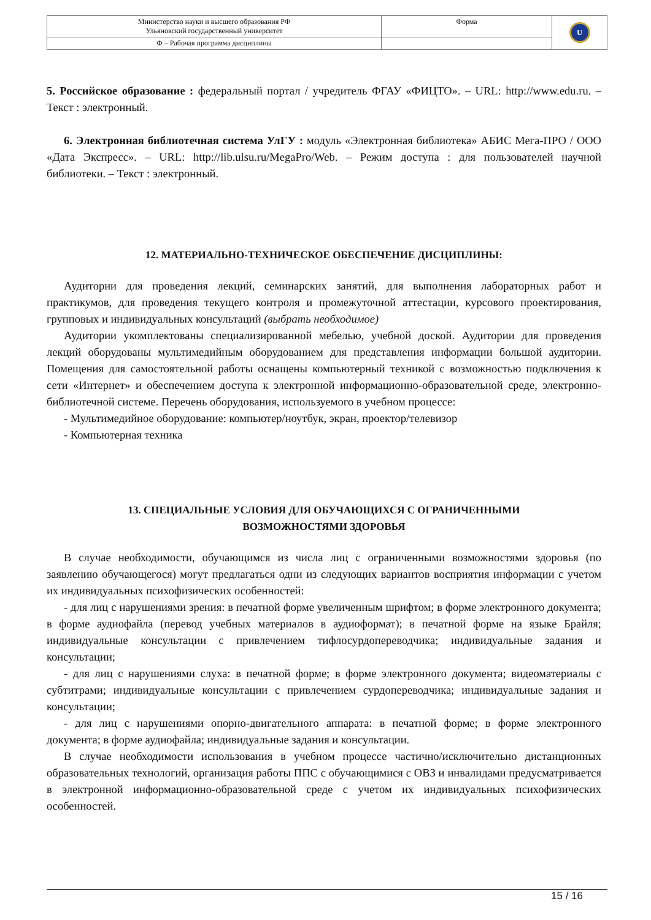| Министерство науки и высшего образования РФ Ульяновский государственный университет | Форма | U |
| Ф – Рабочая программа дисциплины | | |
5. Российское образование : федеральный портал / учредитель ФГАУ «ФИЦТО». – URL: http://www.edu.ru. – Текст : электронный.
6. Электронная библиотечная система УлГУ : модуль «Электронная библиотека» АБИС Мега-ПРО / ООО «Дата Экспресс». – URL: http://lib.ulsu.ru/MegaPro/Web. – Режим доступа : для пользователей научной библиотеки. – Текст : электронный.
12. МАТЕРИАЛЬНО-ТЕХНИЧЕСКОЕ ОБЕСПЕЧЕНИЕ ДИСЦИПЛИНЫ:
Аудитории для проведения лекций, семинарских занятий, для выполнения лабораторных работ и практикумов, для проведения текущего контроля и промежуточной аттестации, курсового проектирования, групповых и индивидуальных консультаций (выбрать необходимое)
Аудитории укомплектованы специализированной мебелью, учебной доской. Аудитории для проведения лекций оборудованы мультимедийным оборудованием для представления информации большой аудитории. Помещения для самостоятельной работы оснащены компьютерный техникой с возможностью подключения к сети «Интернет» и обеспечением доступа к электронной информационно-образовательной среде, электронно-библиотечной системе. Перечень оборудования, используемого в учебном процессе:
- Мультимедийное оборудование: компьютер/ноутбук, экран, проектор/телевизор
- Компьютерная техника
13. СПЕЦИАЛЬНЫЕ УСЛОВИЯ ДЛЯ ОБУЧАЮЩИХСЯ С ОГРАНИЧЕННЫМИ
ВОЗМОЖНОСТЯМИ ЗДОРОВЬЯ
В случае необходимости, обучающимся из числа лиц с ограниченными возможностями здоровья (по заявлению обучающегося) могут предлагаться одни из следующих вариантов восприятия информации с учетом их индивидуальных психофизических особенностей:
- для лиц с нарушениями зрения: в печатной форме увеличенным шрифтом; в форме электронного документа; в форме аудиофайла (перевод учебных материалов в аудиоформат); в печатной форме на языке Брайля; индивидуальные консультации с привлечением тифлосурдопереводчика; индивидуальные задания и консультации;
- для лиц с нарушениями слуха: в печатной форме; в форме электронного документа; видеоматериалы с субтитрами; индивидуальные консультации с привлечением сурдопереводчика; индивидуальные задания и консультации;
- для лиц с нарушениями опорно-двигательного аппарата: в печатной форме; в форме электронного документа; в форме аудиофайла; индивидуальные задания и консультации.
В случае необходимости использования в учебном процессе частично/исключительно дистанционных образовательных технологий, организация работы ППС с обучающимися с ОВЗ и инвалидами предусматривается в электронной информационно-образовательной среде с учетом их индивидуальных психофизических особенностей.
15 / 16